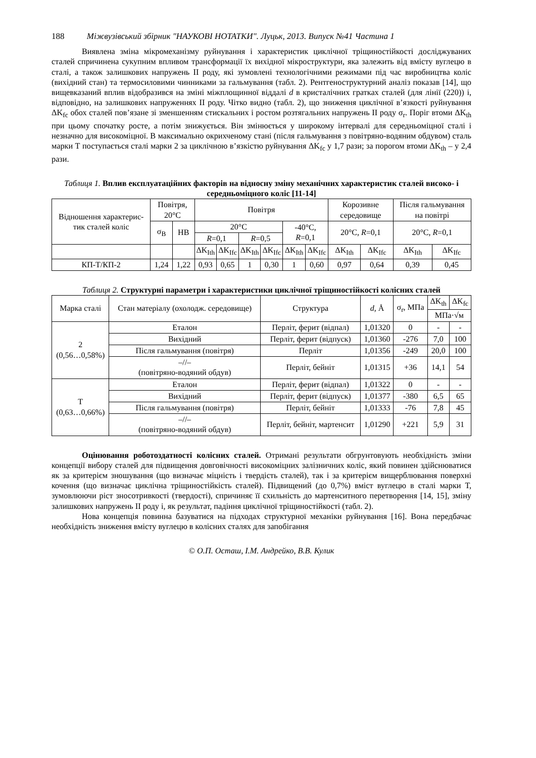188 Міжвузівський збірник "НАУКОВІ НОТАТКИ". Луцьк, 2013. Випуск №41 Частина 1
Виявлена зміна мікромеханізму руйнування і характеристик циклічної тріщиностійкості досліджуваних сталей спричинена сукупним впливом трансформації їх вихідної мікроструктури, яка залежить від вмісту вуглецю в сталі, а також залишкових напружень ІІ роду, які зумовлені технологічними режимами під час виробництва коліс (вихідний стан) та термосиловими чинниками за гальмування (табл. 2). Рентгеноструктурний аналіз показав [14], що вищевказаний вплив відобразився на зміні міжплощинної віддалі d в кристалічних гратках сталей (для лінії (220)) і, відповідно, на залишкових напруженнях ІІ роду. Чітко видно (табл. 2), що зниження циклічної в’язкості руйнування ΔK<sub>fc</sub> обох сталей пов’язане зі зменшенням стискальних і ростом розтягальних напружень ІІ роду σ<sub>r</sub>. Поріг втоми ΔK<sub>th</sub> при цьому спочатку росте, а потім знижується. Він змінюється у широкому інтервалі для середньоміцної сталі і незначно для високоміцної. В максимально окрихченому стані (після гальмування з повітряно-водяним обдувом) сталь марки Т поступається сталі марки 2 за циклічною в’язкістю руйнування ΔK<sub>fc</sub> у 1,7 рази; за порогом втоми ΔK<sub>th</sub> – у 2,4 рази.
Таблиця 1. Вплив експлуатаційних факторів на відносну зміну механічних характеристик сталей високо- і середньоміцного коліс [11-14]
| Відношення характерис-тик сталей коліс | Повітря, 20°C | | Повітря | | | | | | Корозивне середовище | | Після гальмування на повітрі | |
| --- | --- | --- | --- | --- | --- | --- | --- | --- | --- | --- | --- | --- |
| | σ<sub>B</sub> | HB | 20°C | | | | -40°C, R =0,1 | | 20°C, R =0,1 | | 20°C, R =0,1 | |
| | | | R =0,1 | | R =0,5 | | | | | | | |
| | | | ΔK<sub>Ith</sub> | ΔK<sub>Ifc</sub> | ΔK<sub>Ith</sub> | ΔK<sub>Ifc</sub> | ΔK<sub>Ith</sub> | ΔK<sub>Ifc</sub> | ΔK<sub>Ith</sub> | ΔK<sub>Ifc</sub> | ΔK<sub>Ith</sub> | ΔK<sub>Ifc</sub> |
| КП-Т/КП-2 | 1,24 | 1,22 | 0,93 | 0,65 | 1 | 0,30 | 1 | 0,60 | 0,97 | 0,64 | 0,39 | 0,45 |
Таблиця 2. Структурні параметри і характеристики циклічної тріщиностійкості колісних сталей
| Марка сталі | Стан матеріалу (охолодж. середовище) | Структура | d , Å | σ<sub>r</sub>, МПа | ΔK<sub>th</sub> | ΔK<sub>fc</sub> |
| --- | --- | --- | --- | --- | --- | --- |
| | | | | | МПа·√м | |
| 2 (0,56…0,58%) | Еталон | Перліт, ферит (відпал) | 1,01320 | 0 | - | - |
| | Вихідний | Перліт, ферит (відпуск) | 1,01360 | -276 | 7,0 | 100 |
| | Після гальмування (повітря) | Перліт | 1,01356 | -249 | 20,0 | 100 |
| | –//– (повітряно-водяний обдув) | Перліт, бейніт | 1,01315 | +36 | 14,1 | 54 |
| Т (0,63…0,66%) | Еталон | Перліт, ферит (відпал) | 1,01322 | 0 | - | - |
| | Вихідний | Перліт, ферит (відпуск) | 1,01377 | -380 | 6,5 | 65 |
| | Після гальмування (повітря) | Перліт, бейніт | 1,01333 | -76 | 7,8 | 45 |
| | –//– (повітряно-водяний обдув) | Перліт, бейніт, мартенсит | 1,01290 | +221 | 5,9 | 31 |
Оцінювання роботоздатності колісних сталей. Отримані результати обгрунтовують необхідність зміни концепції вибору сталей для підвищення довговічності високоміцних залізничних коліс, який повинен здійснюватися як за критерієм зношування (що визначає міцність і твердість сталей), так і за критерієм вищерблювання поверхні кочення (що визначає циклічна тріщиностійкість сталей). Підвищений (до 0,7%) вміст вуглецю в сталі марки Т, зумовлюючи ріст зносотривкості (твердості), спричиняє її схильність до мартенситного перетворення [14, 15], зміну залишкових напружень ІІ роду і, як результат, падіння циклічної тріщиностійкості (табл. 2).
Нова концепція повинна базуватися на підходах структурної механіки руйнування [16]. Вона передбачає необхідність зниження вмісту вуглецю в колісних сталях для запобігання
© О.П. Осташ, І.М. Андрейко, В.В. Кулик